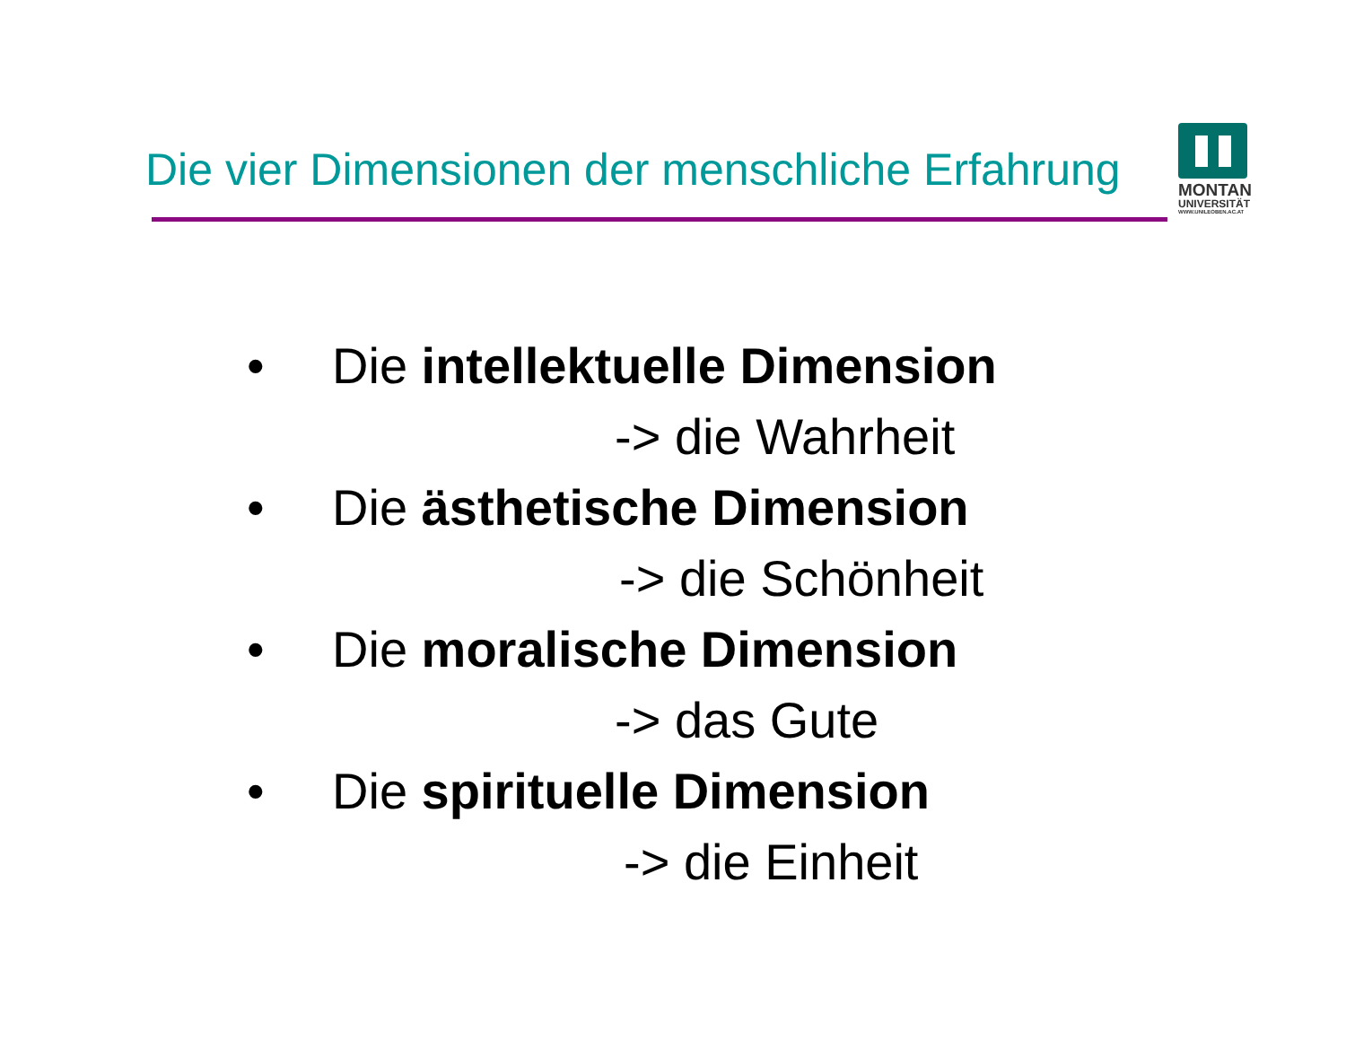Die vier Dimensionen der menschliche Erfahrung
MONTAN
UNIVERSITÄT
WWW.UNILEOBEN.AC.AT
• Die intellektuelle Dimension
-> die Wahrheit
• Die ästhetische Dimension
-> die Schönheit
• Die moralische Dimension
-> das Gute
• Die spirituelle Dimension
-> die Einheit